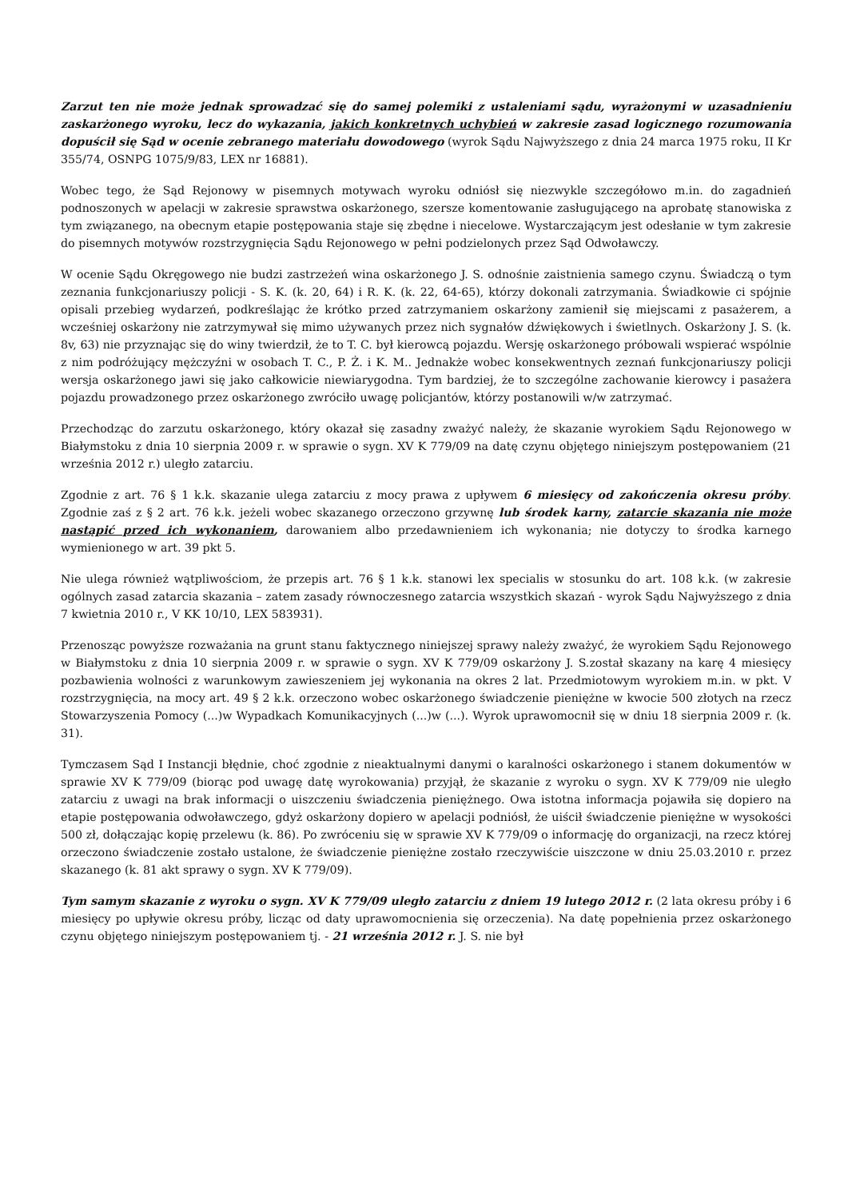Zarzut ten nie może jednak sprowadzać się do samej polemiki z ustaleniami sądu, wyrażonymi w uzasadnieniu zaskarżonego wyroku, lecz do wykazania, jakich konkretnych uchybień w zakresie zasad logicznego rozumowania dopuścił się Sąd w ocenie zebranego materiału dowodowego (wyrok Sądu Najwyższego z dnia 24 marca 1975 roku, II Kr 355/74, OSNPG 1075/9/83, LEX nr 16881).
Wobec tego, że Sąd Rejonowy w pisemnych motywach wyroku odniósł się niezwykle szczegółowo m.in. do zagadnień podnoszonych w apelacji w zakresie sprawstwa oskarżonego, szersze komentowanie zasługującego na aprobatę stanowiska z tym związanego, na obecnym etapie postępowania staje się zbędne i niecelowe. Wystarczającym jest odesłanie w tym zakresie do pisemnych motywów rozstrzygnięcia Sądu Rejonowego w pełni podzielonych przez Sąd Odwoławczy.
W ocenie Sądu Okręgowego nie budzi zastrzeżeń wina oskarżonego J. S. odnośnie zaistnienia samego czynu. Świadczą o tym zeznania funkcjonariuszy policji - S. K. (k. 20, 64) i R. K. (k. 22, 64-65), którzy dokonali zatrzymania. Świadkowie ci spójnie opisali przebieg wydarzeń, podkreślając że krótko przed zatrzymaniem oskarżony zamienił się miejscami z pasażerem, a wcześniej oskarżony nie zatrzymywał się mimo używanych przez nich sygnałów dźwiękowych i świetlnych. Oskarżony J. S. (k. 8v, 63) nie przyznając się do winy twierdził, że to T. C. był kierowcą pojazdu. Wersję oskarżonego próbowali wspierać wspólnie z nim podróżujący mężczyźni w osobach T. C., P. Ż. i K. M.. Jednakże wobec konsekwentnych zeznań funkcjonariuszy policji wersja oskarżonego jawi się jako całkowicie niewiarygodna. Tym bardziej, że to szczególne zachowanie kierowcy i pasażera pojazdu prowadzonego przez oskarżonego zwróciło uwagę policjantów, którzy postanowili w/w zatrzymać.
Przechodząc do zarzutu oskarżonego, który okazał się zasadny zważyć należy, że skazanie wyrokiem Sądu Rejonowego w Białymstoku z dnia 10 sierpnia 2009 r. w sprawie o sygn. XV K 779/09 na datę czynu objętego niniejszym postępowaniem (21 września 2012 r.) uległo zatarciu.
Zgodnie z art. 76 § 1 k.k. skazanie ulega zatarciu z mocy prawa z upływem 6 miesięcy od zakończenia okresu próby. Zgodnie zaś z § 2 art. 76 k.k. jeżeli wobec skazanego orzeczono grzywnę lub środek karny, zatarcie skazania nie może nastąpić przed ich wykonaniem, darowaniem albo przedawnieniem ich wykonania; nie dotyczy to środka karnego wymienionego w art. 39 pkt 5.
Nie ulega również wątpliwościom, że przepis art. 76 § 1 k.k. stanowi lex specialis w stosunku do art. 108 k.k. (w zakresie ogólnych zasad zatarcia skazania – zatem zasady równoczesnego zatarcia wszystkich skazań - wyrok Sądu Najwyższego z dnia 7 kwietnia 2010 r., V KK 10/10, LEX 583931).
Przenosząc powyższe rozważania na grunt stanu faktycznego niniejszej sprawy należy zważyć, że wyrokiem Sądu Rejonowego w Białymstoku z dnia 10 sierpnia 2009 r. w sprawie o sygn. XV K 779/09 oskarżony J. S.został skazany na karę 4 miesięcy pozbawienia wolności z warunkowym zawieszeniem jej wykonania na okres 2 lat. Przedmiotowym wyrokiem m.in. w pkt. V rozstrzygnięcia, na mocy art. 49 § 2 k.k. orzeczono wobec oskarżonego świadczenie pieniężne w kwocie 500 złotych na rzecz Stowarzyszenia Pomocy (...)w Wypadkach Komunikacyjnych (...)w (...). Wyrok uprawomocnił się w dniu 18 sierpnia 2009 r. (k. 31).
Tymczasem Sąd I Instancji błędnie, choć zgodnie z nieaktualnymi danymi o karalności oskarżonego i stanem dokumentów w sprawie XV K 779/09 (biorąc pod uwagę datę wyrokowania) przyjął, że skazanie z wyroku o sygn. XV K 779/09 nie uległo zatarciu z uwagi na brak informacji o uiszczeniu świadczenia pieniężnego. Owa istotna informacja pojawiła się dopiero na etapie postępowania odwoławczego, gdyż oskarżony dopiero w apelacji podniósł, że uiścił świadczenie pieniężne w wysokości 500 zł, dołączając kopię przelewu (k. 86). Po zwróceniu się w sprawie XV K 779/09 o informację do organizacji, na rzecz której orzeczono świadczenie zostało ustalone, że świadczenie pieniężne zostało rzeczywiście uiszczone w dniu 25.03.2010 r. przez skazanego (k. 81 akt sprawy o sygn. XV K 779/09).
Tym samym skazanie z wyroku o sygn. XV K 779/09 uległo zatarciu z dniem 19 lutego 2012 r. (2 lata okresu próby i 6 miesięcy po upływie okresu próby, licząc od daty uprawomocnienia się orzeczenia). Na datę popełnienia przez oskarżonego czynu objętego niniejszym postępowaniem tj. - 21 września 2012 r. J. S. nie był